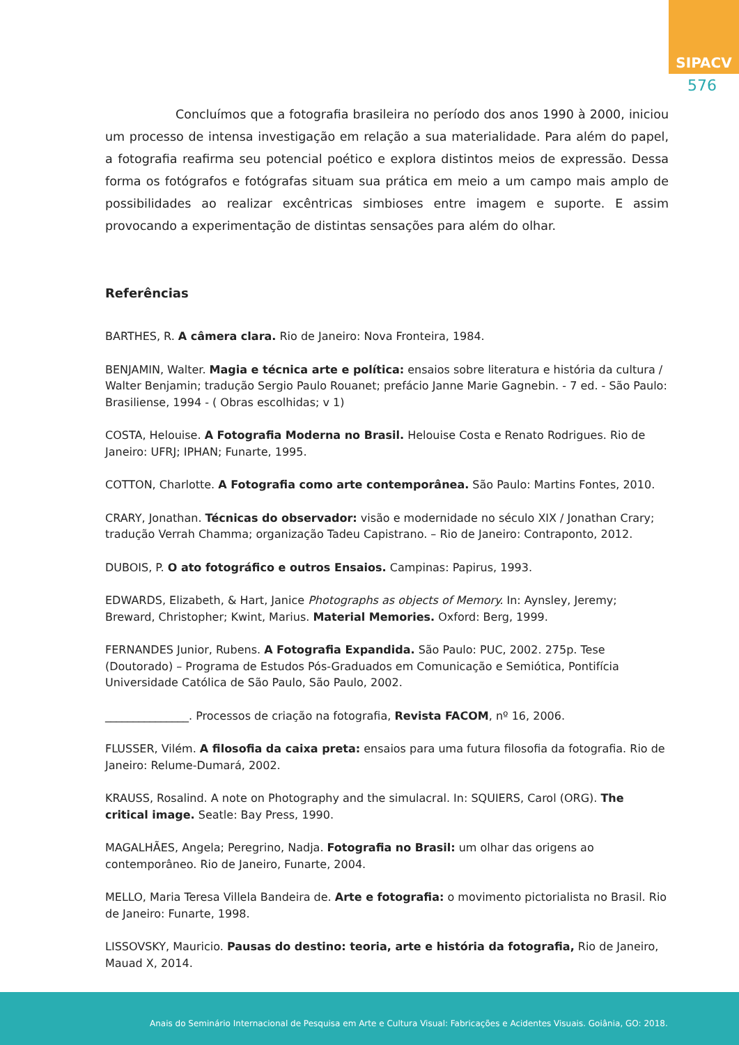SIPACV
576
Concluímos que a fotografia brasileira no período dos anos 1990 à 2000, iniciou um processo de intensa investigação em relação a sua materialidade. Para além do papel, a fotografia reafirma seu potencial poético e explora distintos meios de expressão. Dessa forma os fotógrafos e fotógrafas situam sua prática em meio a um campo mais amplo de possibilidades ao realizar excêntricas simbioses entre imagem e suporte. E assim provocando a experimentação de distintas sensações para além do olhar.
Referências
BARTHES, R. A câmera clara. Rio de Janeiro: Nova Fronteira, 1984.
BENJAMIN, Walter. Magia e técnica arte e política: ensaios sobre literatura e história da cultura / Walter Benjamin; tradução Sergio Paulo Rouanet; prefácio Janne Marie Gagnebin. - 7 ed. - São Paulo: Brasiliense, 1994 - ( Obras escolhidas; v 1)
COSTA, Helouise. A Fotografia Moderna no Brasil. Helouise Costa e Renato Rodrigues. Rio de Janeiro: UFRJ; IPHAN; Funarte, 1995.
COTTON, Charlotte. A Fotografia como arte contemporânea. São Paulo: Martins Fontes, 2010.
CRARY, Jonathan. Técnicas do observador: visão e modernidade no século XIX / Jonathan Crary; tradução Verrah Chamma; organização Tadeu Capistrano. – Rio de Janeiro: Contraponto, 2012.
DUBOIS, P. O ato fotográfico e outros Ensaios. Campinas: Papirus, 1993.
EDWARDS, Elizabeth, & Hart, Janice Photographs as objects of Memory. In: Aynsley, Jeremy; Breward, Christopher; Kwint, Marius. Material Memories. Oxford: Berg, 1999.
FERNANDES Junior, Rubens. A Fotografia Expandida. São Paulo: PUC, 2002. 275p. Tese (Doutorado) – Programa de Estudos Pós-Graduados em Comunicação e Semiótica, Pontifícia Universidade Católica de São Paulo, São Paulo, 2002.
_______________. Processos de criação na fotografia, Revista FACOM, nº 16, 2006.
FLUSSER, Vilém. A filosofia da caixa preta: ensaios para uma futura filosofia da fotografia. Rio de Janeiro: Relume-Dumará, 2002.
KRAUSS, Rosalind. A note on Photography and the simulacral. In: SQUIERS, Carol (ORG). The critical image. Seatle: Bay Press, 1990.
MAGALHÃES, Angela; Peregrino, Nadja. Fotografia no Brasil: um olhar das origens ao contemporâneo. Rio de Janeiro, Funarte, 2004.
MELLO, Maria Teresa Villela Bandeira de. Arte e fotografia: o movimento pictorialista no Brasil. Rio de Janeiro: Funarte, 1998.
LISSOVSKY, Mauricio. Pausas do destino: teoria, arte e história da fotografia, Rio de Janeiro, Mauad X, 2014.
Anais do Seminário Internacional de Pesquisa em Arte e Cultura Visual: Fabricações e Acidentes Visuais. Goiânia, GO: 2018.